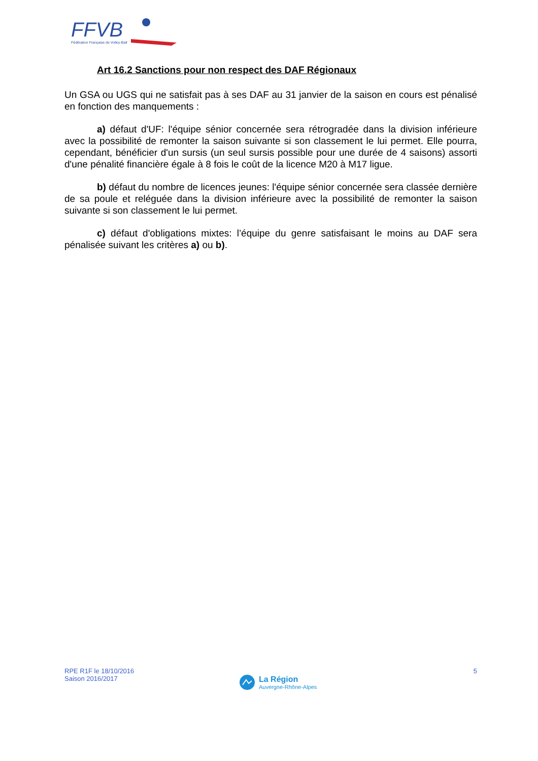FFVB
Fédération Française de Volley-Ball
Art 16.2 Sanctions pour non respect des DAF Régionaux
Un GSA ou UGS qui ne satisfait pas à ses DAF au 31 janvier de la saison en cours est pénalisé en fonction des manquements :
a) défaut d'UF: l'équipe sénior concernée sera rétrogradée dans la division inférieure avec la possibilité de remonter la saison suivante si son classement le lui permet. Elle pourra, cependant, bénéficier d'un sursis (un seul sursis possible pour une durée de 4 saisons) assorti d'une pénalité financière égale à 8 fois le coût de la licence M20 à M17 ligue.
b) défaut du nombre de licences jeunes: l'équipe sénior concernée sera classée dernière de sa poule et reléguée dans la division inférieure avec la possibilité de remonter la saison suivante si son classement le lui permet.
c) défaut d'obligations mixtes: l’équipe du genre satisfaisant le moins au DAF sera pénalisée suivant les critères a) ou b).
RPE R1F le 18/10/2016
Saison 2016/2017
5
La Région
Auvergne-Rhône-Alpes